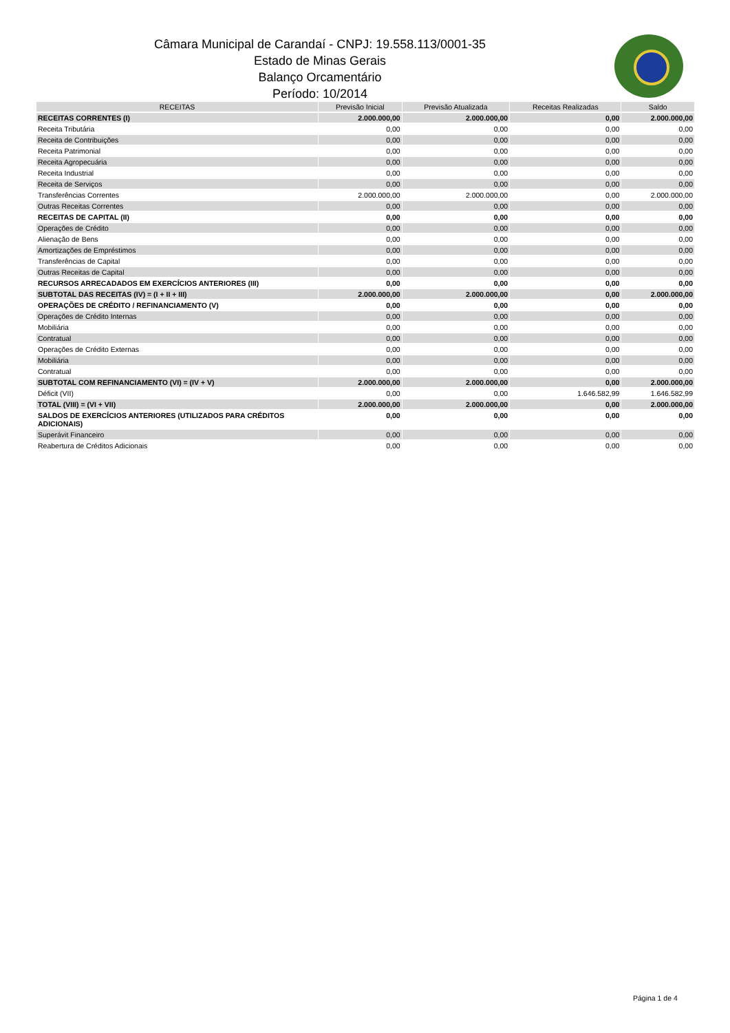Câmara Municipal de Carandaí - CNPJ: 19.558.113/0001-35
Estado de Minas Gerais
Balanço Orcamentário
Período: 10/2014
| RECEITAS | Previsão Inicial | Previsão Atualizada | Receitas Realizadas | Saldo |
| --- | --- | --- | --- | --- |
| RECEITAS CORRENTES (I) | 2.000.000,00 | 2.000.000,00 | 0,00 | 2.000.000,00 |
| Receita Tributária | 0,00 | 0,00 | 0,00 | 0,00 |
| Receita de Contribuições | 0,00 | 0,00 | 0,00 | 0,00 |
| Receita Patrimonial | 0,00 | 0,00 | 0,00 | 0,00 |
| Receita Agropecuária | 0,00 | 0,00 | 0,00 | 0,00 |
| Receita Industrial | 0,00 | 0,00 | 0,00 | 0,00 |
| Receita de Serviços | 0,00 | 0,00 | 0,00 | 0,00 |
| Transferências Correntes | 2.000.000,00 | 2.000.000,00 | 0,00 | 2.000.000,00 |
| Outras Receitas Correntes | 0,00 | 0,00 | 0,00 | 0,00 |
| RECEITAS DE CAPITAL (II) | 0,00 | 0,00 | 0,00 | 0,00 |
| Operações de Crédito | 0,00 | 0,00 | 0,00 | 0,00 |
| Alienação de Bens | 0,00 | 0,00 | 0,00 | 0,00 |
| Amortizações de Empréstimos | 0,00 | 0,00 | 0,00 | 0,00 |
| Transferências de Capital | 0,00 | 0,00 | 0,00 | 0,00 |
| Outras Receitas de Capital | 0,00 | 0,00 | 0,00 | 0,00 |
| RECURSOS ARRECADADOS EM EXERCÍCIOS ANTERIORES (III) | 0,00 | 0,00 | 0,00 | 0,00 |
| SUBTOTAL DAS RECEITAS (IV) = (I + II + III) | 2.000.000,00 | 2.000.000,00 | 0,00 | 2.000.000,00 |
| OPERAÇÕES DE CRÉDITO / REFINANCIAMENTO (V) | 0,00 | 0,00 | 0,00 | 0,00 |
| Operações de Crédito Internas | 0,00 | 0,00 | 0,00 | 0,00 |
| Mobiliária | 0,00 | 0,00 | 0,00 | 0,00 |
| Contratual | 0,00 | 0,00 | 0,00 | 0,00 |
| Operações de Crédito Externas | 0,00 | 0,00 | 0,00 | 0,00 |
| Mobiliária | 0,00 | 0,00 | 0,00 | 0,00 |
| Contratual | 0,00 | 0,00 | 0,00 | 0,00 |
| SUBTOTAL COM REFINANCIAMENTO (VI) = (IV + V) | 2.000.000,00 | 2.000.000,00 | 0,00 | 2.000.000,00 |
| Déficit (VII) | 0,00 | 0,00 | 1.646.582,99 | 1.646.582,99 |
| TOTAL (VIII) = (VI + VII) | 2.000.000,00 | 2.000.000,00 | 0,00 | 2.000.000,00 |
| SALDOS DE EXERCÍCIOS ANTERIORES (UTILIZADOS PARA CRÉDITOS ADICIONAIS) | 0,00 | 0,00 | 0,00 | 0,00 |
| Superávit Financeiro | 0,00 | 0,00 | 0,00 | 0,00 |
| Reabertura de Créditos Adicionais | 0,00 | 0,00 | 0,00 | 0,00 |
Página 1 de 4